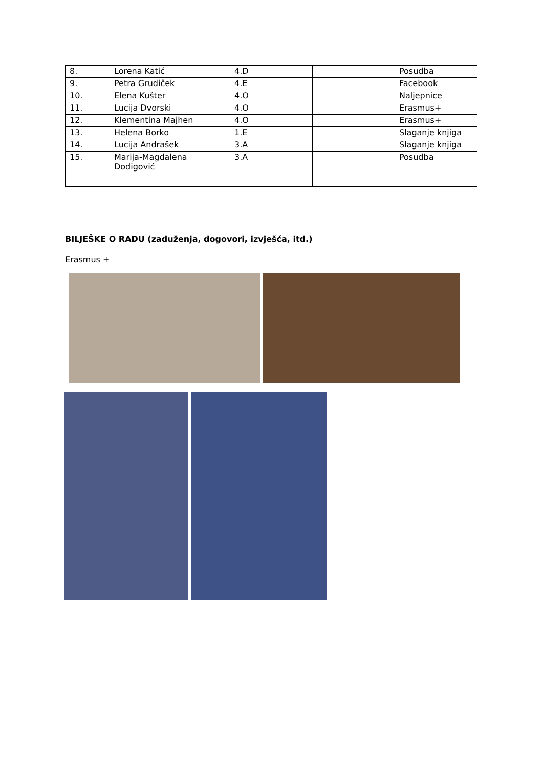| 8. | Lorena Katić | 4.D | | Posudba |
| 9. | Petra Grudiček | 4.E | | Facebook |
| 10. | Elena Kušter | 4.O | | Naljepnice |
| 11. | Lucija Dvorski | 4.O | | Erasmus+ |
| 12. | Klementina Majhen | 4.O | | Erasmus+ |
| 13. | Helena Borko | 1.E | | Slaganje knjiga |
| 14. | Lucija Andrašek | 3.A | | Slaganje knjiga |
| 15. | Marija-Magdalena Dodigović | 3.A | | Posudba |
BILJEŠKE O RADU (zaduženja, dogovori, izvješća, itd.)
Erasmus +